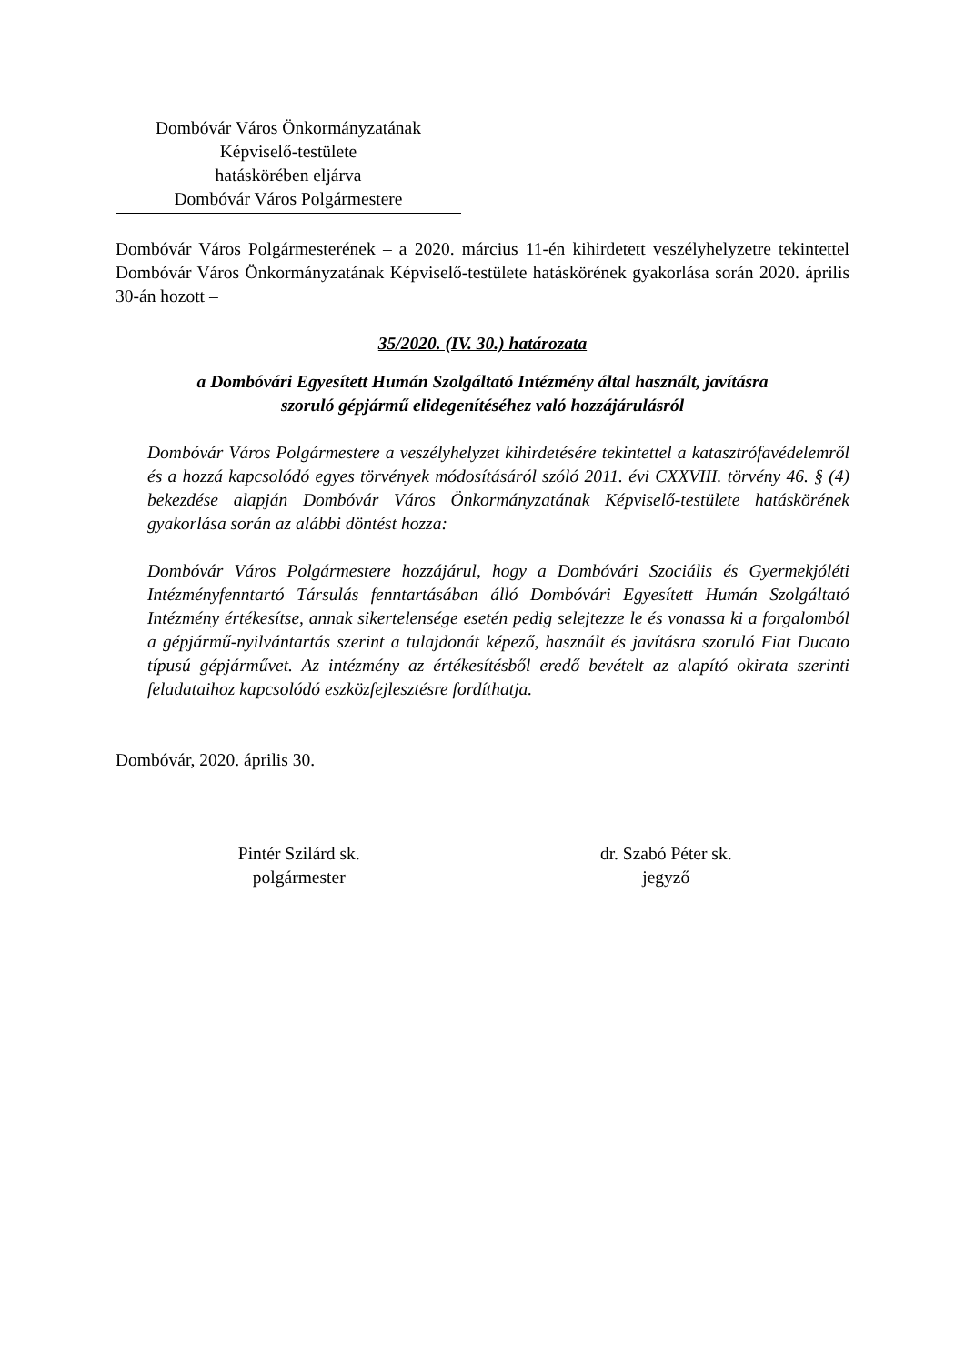Dombóvár Város Önkormányzatának
Képviselő-testülete
hatáskörében eljárva
Dombóvár Város Polgármestere
Dombóvár Város Polgármesterének – a 2020. március 11-én kihirdetett veszélyhelyzetre tekintettel Dombóvár Város Önkormányzatának Képviselő-testülete hatáskörének gyakorlása során 2020. április 30-án hozott –
35/2020. (IV. 30.) határozata
a Dombóvári Egyesített Humán Szolgáltató Intézmény által használt, javításra
szoruló gépjármű elidegenítéséhez való hozzájárulásról
Dombóvár Város Polgármestere a veszélyhelyzet kihirdetésére tekintettel a katasztrófavédelemről és a hozzá kapcsolódó egyes törvények módosításáról szóló 2011. évi CXXVIII. törvény 46. § (4) bekezdése alapján Dombóvár Város Önkormányzatának Képviselő-testülete hatáskörének gyakorlása során az alábbi döntést hozza:
Dombóvár Város Polgármestere hozzájárul, hogy a Dombóvári Szociális és Gyermekjóléti Intézményfenntartó Társulás fenntartásában álló Dombóvári Egyesített Humán Szolgáltató Intézmény értékesítse, annak sikertelensége esetén pedig selejtezze le és vonassa ki a forgalomból a gépjármű-nyilvántartás szerint a tulajdonát képező, használt és javításra szoruló Fiat Ducato típusú gépjárművet. Az intézmény az értékesítésből eredő bevételt az alapító okirata szerinti feladataihoz kapcsolódó eszközfejlesztésre fordíthatja.
Dombóvár, 2020. április 30.
Pintér Szilárd sk.
polgármester
dr. Szabó Péter sk.
jegyző